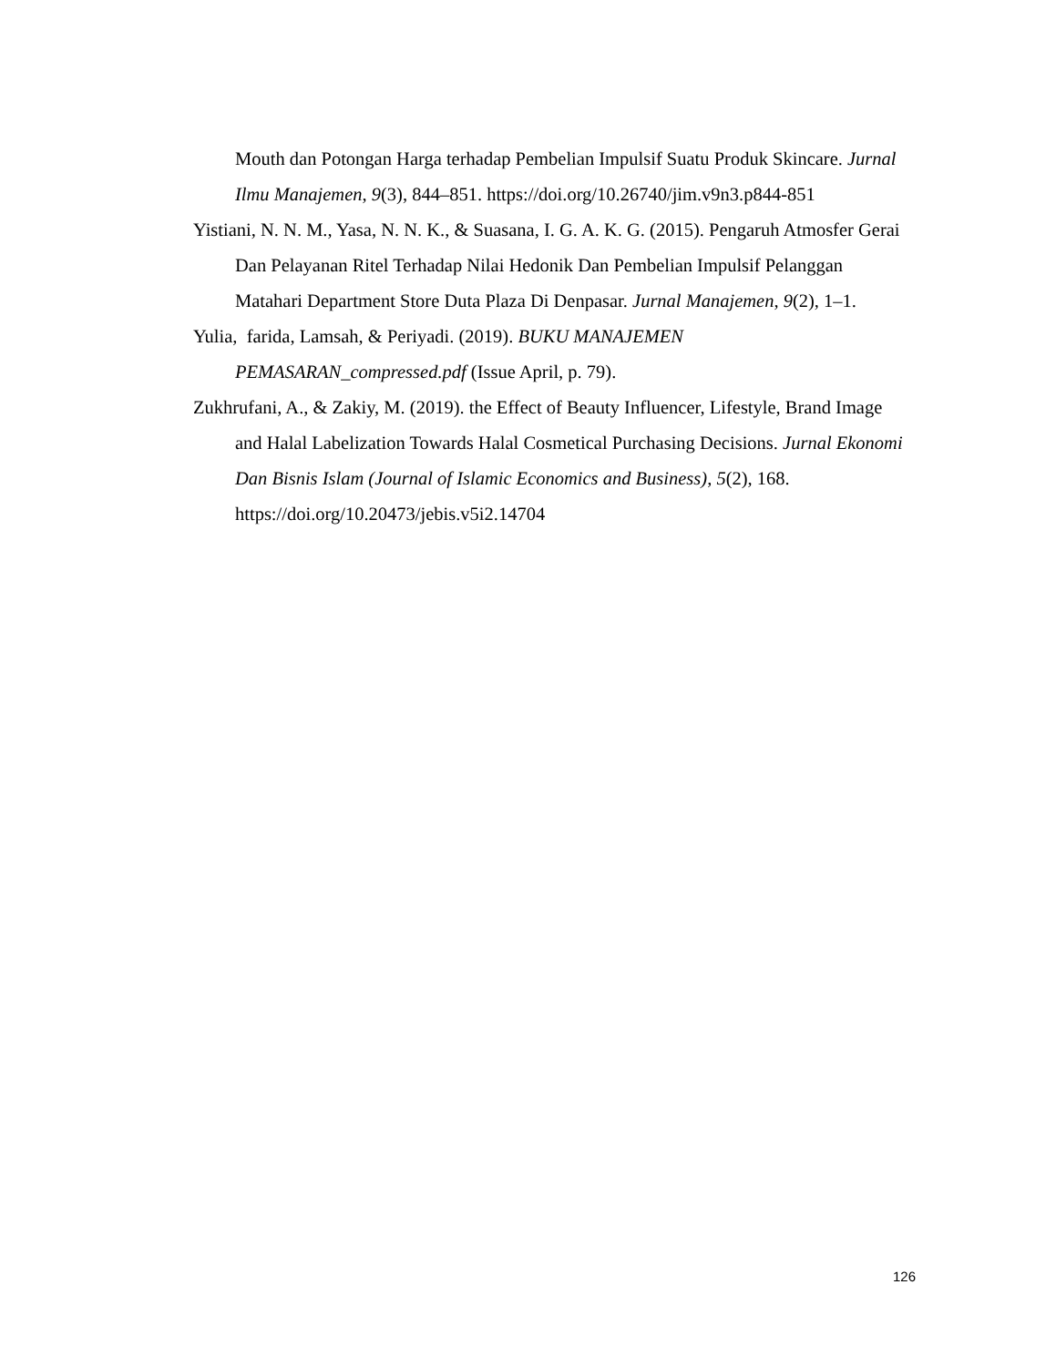Mouth dan Potongan Harga terhadap Pembelian Impulsif Suatu Produk Skincare. Jurnal Ilmu Manajemen, 9(3), 844–851. https://doi.org/10.26740/jim.v9n3.p844-851
Yistiani, N. N. M., Yasa, N. N. K., & Suasana, I. G. A. K. G. (2015). Pengaruh Atmosfer Gerai Dan Pelayanan Ritel Terhadap Nilai Hedonik Dan Pembelian Impulsif Pelanggan Matahari Department Store Duta Plaza Di Denpasar. Jurnal Manajemen, 9(2), 1–1.
Yulia, farida, Lamsah, & Periyadi. (2019). BUKU MANAJEMEN PEMASARAN_compressed.pdf (Issue April, p. 79).
Zukhrufani, A., & Zakiy, M. (2019). the Effect of Beauty Influencer, Lifestyle, Brand Image and Halal Labelization Towards Halal Cosmetical Purchasing Decisions. Jurnal Ekonomi Dan Bisnis Islam (Journal of Islamic Economics and Business), 5(2), 168. https://doi.org/10.20473/jebis.v5i2.14704
126